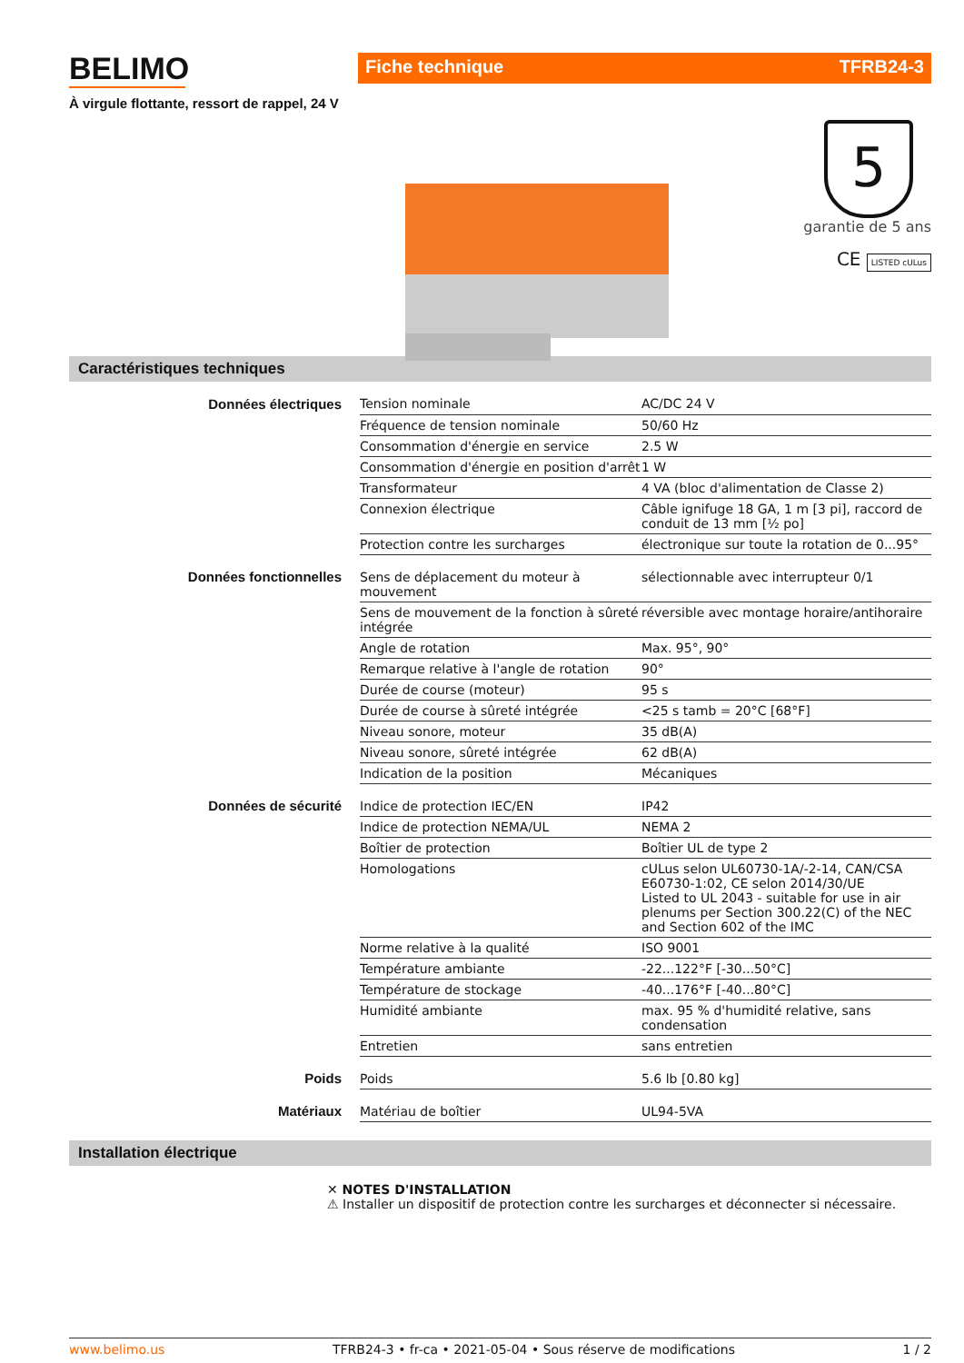BELIMO
À virgule flottante, ressort de rappel, 24 V
Fiche technique TFRB24-3
5
garantie de 5 ans
CE LISTED cULus
Caractéristiques techniques
| Données électriques | Tension nominale | AC/DC 24 V |
| | Fréquence de tension nominale | 50/60 Hz |
| | Consommation d'énergie en service | 2.5 W |
| | Consommation d'énergie en position d'arrêt | 1 W |
| | Transformateur | 4 VA (bloc d'alimentation de Classe 2) |
| | Connexion électrique | Câble ignifuge 18 GA, 1 m [3 pi], raccord de conduit de 13 mm [½ po] |
| | Protection contre les surcharges | électronique sur toute la rotation de 0...95° |
| Données fonctionnelles | Sens de déplacement du moteur à mouvement | sélectionnable avec interrupteur 0/1 |
| | Sens de mouvement de la fonction à sûreté intégrée | réversible avec montage horaire/antihoraire |
| | Angle de rotation | Max. 95°, 90° |
| | Remarque relative à l'angle de rotation | 90° |
| | Durée de course (moteur) | 95 s |
| | Durée de course à sûreté intégrée | <25 s tamb = 20°C [68°F] |
| | Niveau sonore, moteur | 35 dB(A) |
| | Niveau sonore, sûreté intégrée | 62 dB(A) |
| | Indication de la position | Mécaniques |
| Données de sécurité | Indice de protection IEC/EN | IP42 |
| | Indice de protection NEMA/UL | NEMA 2 |
| | Boîtier de protection | Boîtier UL de type 2 |
| | Homologations | cULus selon UL60730-1A/-2-14, CAN/CSA E60730-1:02, CE selon 2014/30/UE Listed to UL 2043 - suitable for use in air plenums per Section 300.22(C) of the NEC and Section 602 of the IMC |
| | Norme relative à la qualité | ISO 9001 |
| | Température ambiante | -22...122°F [-30...50°C] |
| | Température de stockage | -40...176°F [-40...80°C] |
| | Humidité ambiante | max. 95 % d'humidité relative, sans condensation |
| | Entretien | sans entretien |
| Poids | Poids | 5.6 lb [0.80 kg] |
| Matériaux | Matériau de boîtier | UL94-5VA |
Installation électrique
✕ NOTES D'INSTALLATION
⚠ Installer un dispositif de protection contre les surcharges et déconnecter si nécessaire.
www.belimo.us TFRB24-3 • fr-ca • 2021-05-04 • Sous réserve de modifications 1 / 2